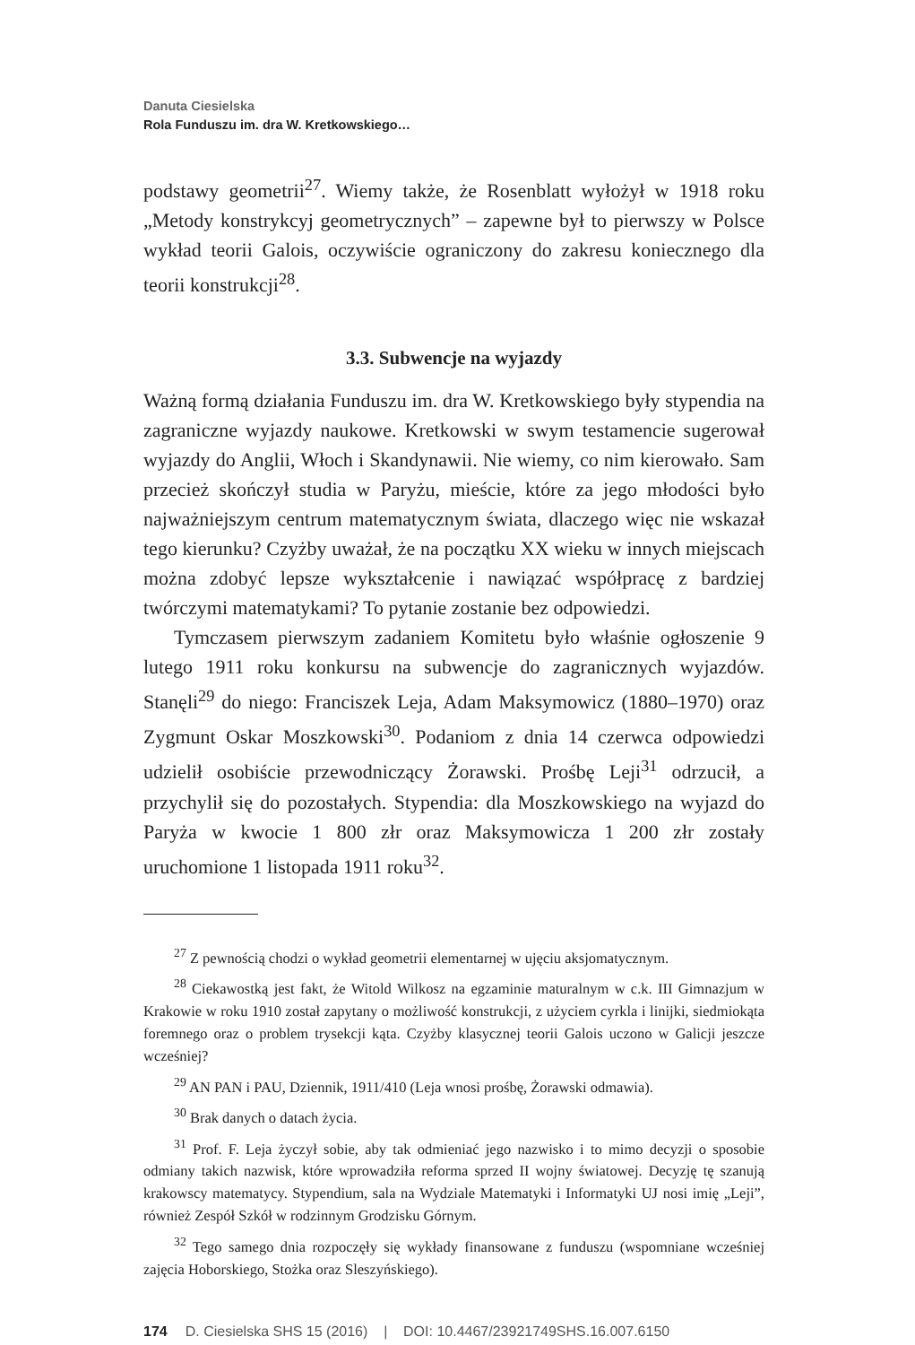Danuta Ciesielska
Rola Funduszu im. dra W. Kretkowskiego…
podstawy geometrii<sup>27</sup>. Wiemy także, że Rosenblatt wyłożył w 1918 roku „Metody konstrykcyj geometrycznych” – zapewne był to pierwszy w Polsce wykład teorii Galois, oczywiście ograniczony do zakresu koniecznego dla teorii konstrukcji<sup>28</sup>.
3.3. Subwencje na wyjazdy
Ważną formą działania Funduszu im. dra W. Kretkowskiego były stypendia na zagraniczne wyjazdy naukowe. Kretkowski w swym testamencie sugerował wyjazdy do Anglii, Włoch i Skandynawii. Nie wiemy, co nim kierowało. Sam przecież skończył studia w Paryżu, mieście, które za jego młodości było najważniejszym centrum matematycznym świata, dlaczego więc nie wskazał tego kierunku? Czyżby uważał, że na początku XX wieku w innych miejscach można zdobyć lepsze wykształcenie i nawiązać współpracę z bardziej twórczymi matematykami? To pytanie zostanie bez odpowiedzi.
Tymczasem pierwszym zadaniem Komitetu było właśnie ogłoszenie 9 lutego 1911 roku konkursu na subwencje do zagranicznych wyjazdów. Stanęli<sup>29</sup> do niego: Franciszek Leja, Adam Maksymowicz (1880–1970) oraz Zygmunt Oskar Moszkowski<sup>30</sup>. Podaniom z dnia 14 czerwca odpowiedzi udzielił osobiście przewodniczący Żorawski. Prośbę Leji<sup>31</sup> odrzucił, a przychylił się do pozostałych. Stypendia: dla Moszkowskiego na wyjazd do Paryża w kwocie 1 800 złr oraz Maksymowicza 1 200 złr zostały uruchomione 1 listopada 1911 roku<sup>32</sup>.
<sup>27</sup> Z pewnością chodzi o wykład geometrii elementarnej w ujęciu aksjomatycznym.
<sup>28</sup> Ciekawostką jest fakt, że Witold Wilkosz na egzaminie maturalnym w c.k. III Gimnazjum w Krakowie w roku 1910 został zapytany o możliwość konstrukcji, z użyciem cyrkla i linijki, siedmiokąta foremnego oraz o problem trysekcji kąta. Czyżby klasycznej teorii Galois uczono w Galicji jeszcze wcześniej?
<sup>29</sup> AN PAN i PAU, Dziennik, 1911/410 (Leja wnosi prośbę, Żorawski odmawia).
<sup>30</sup> Brak danych o datach życia.
<sup>31</sup> Prof. F. Leja życzył sobie, aby tak odmieniać jego nazwisko i to mimo decyzji o sposobie odmiany takich nazwisk, które wprowadziła reforma sprzed II wojny światowej. Decyzję tę szanują krakowscy matematycy. Stypendium, sala na Wydziale Matematyki i Informatyki UJ nosi imię „Leji”, również Zespół Szkół w rodzinnym Grodzisku Górnym.
<sup>32</sup> Tego samego dnia rozpoczęły się wykłady finansowane z funduszu (wspomniane wcześniej zajęcia Hoborskiego, Stożka oraz Sleszyńskiego).
174 D. Ciesielska SHS 15 (2016) | DOI: 10.4467/23921749SHS.16.007.6150